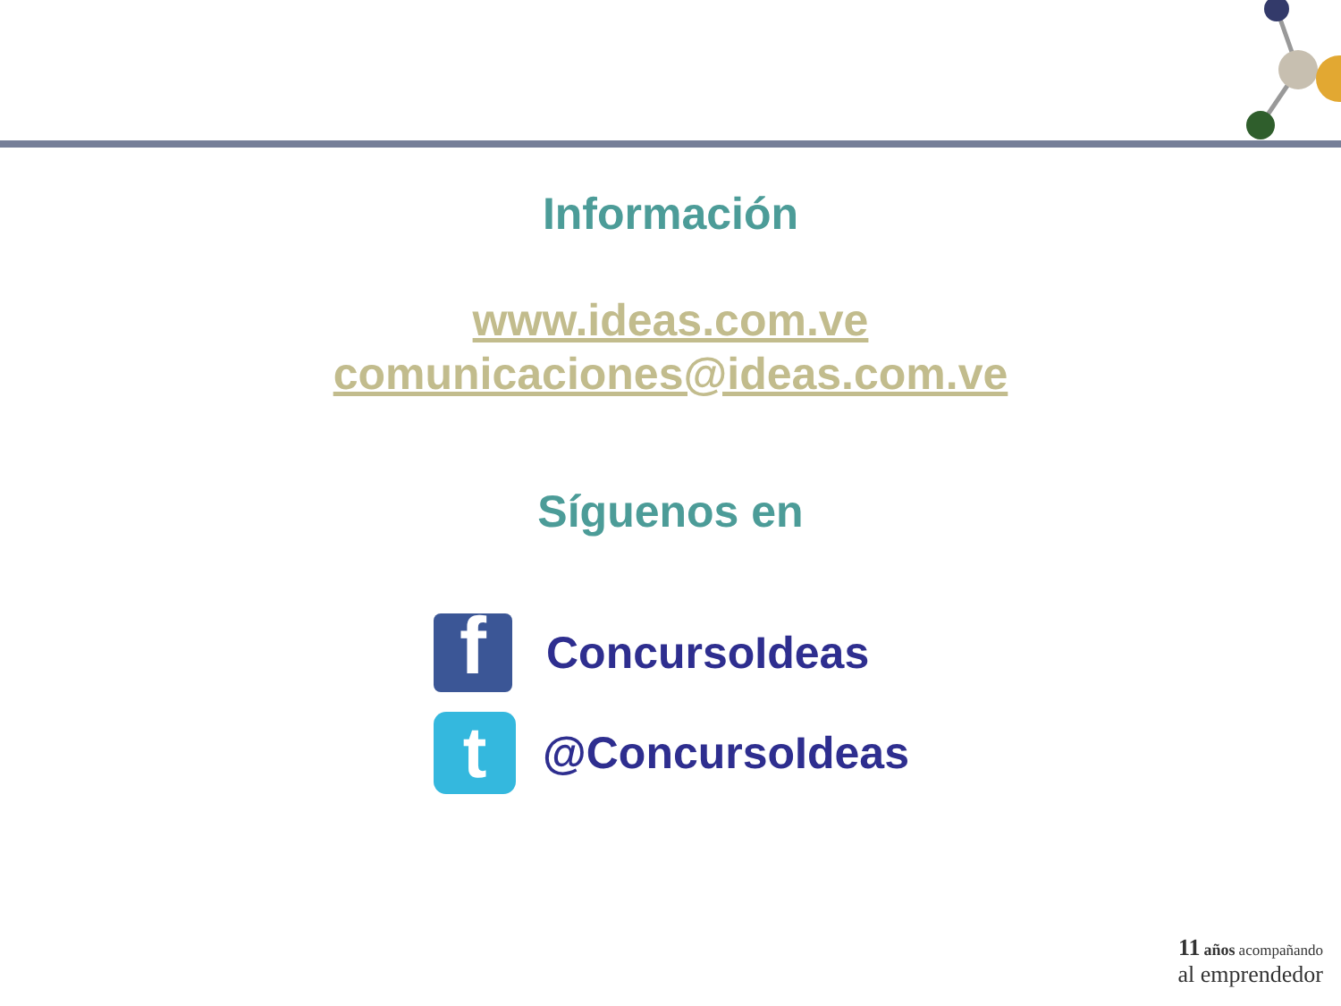Información
www.ideas.com.ve
comunicaciones@ideas.com.ve
Síguenos en
f
ConcursoIdeas
t
@ConcursoIdeas
11 años acompañando
al emprendedor